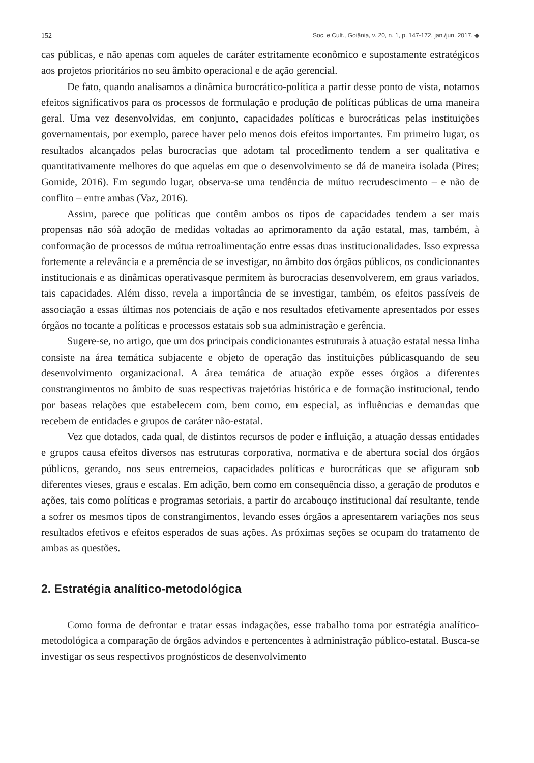152 Soc. e Cult., Goiânia, v. 20, n. 1, p. 147-172, jan./jun. 2017. ◆
cas públicas, e não apenas com aqueles de caráter estritamente econômico e supostamente estratégicos aos projetos prioritários no seu âmbito operacional e de ação gerencial.
De fato, quando analisamos a dinâmica burocrático-política a partir desse ponto de vista, notamos efeitos significativos para os processos de formulação e produção de políticas públicas de uma maneira geral. Uma vez desenvolvidas, em conjunto, capacidades políticas e burocráticas pelas instituições governamentais, por exemplo, parece haver pelo menos dois efeitos importantes. Em primeiro lugar, os resultados alcançados pelas burocracias que adotam tal procedimento tendem a ser qualitativa e quantitativamente melhores do que aquelas em que o desenvolvimento se dá de maneira isolada (Pires; Gomide, 2016). Em segundo lugar, observa-se uma tendência de mútuo recrudescimento – e não de conflito – entre ambas (Vaz, 2016).
Assim, parece que políticas que contêm ambos os tipos de capacidades tendem a ser mais propensas não sóà adoção de medidas voltadas ao aprimoramento da ação estatal, mas, também, à conformação de processos de mútua retroalimentação entre essas duas institucionalidades. Isso expressa fortemente a relevância e a premência de se investigar, no âmbito dos órgãos públicos, os condicionantes institucionais e as dinâmicas operativasque permitem às burocracias desenvolverem, em graus variados, tais capacidades. Além disso, revela a importância de se investigar, também, os efeitos passíveis de associação a essas últimas nos potenciais de ação e nos resultados efetivamente apresentados por esses órgãos no tocante a políticas e processos estatais sob sua administração e gerência.
Sugere-se, no artigo, que um dos principais condicionantes estruturais à atuação estatal nessa linha consiste na área temática subjacente e objeto de operação das instituições públicasquando de seu desenvolvimento organizacional. A área temática de atuação expõe esses órgãos a diferentes constrangimentos no âmbito de suas respectivas trajetórias histórica e de formação institucional, tendo por baseas relações que estabelecem com, bem como, em especial, as influências e demandas que recebem de entidades e grupos de caráter não-estatal.
Vez que dotados, cada qual, de distintos recursos de poder e influição, a atuação dessas entidades e grupos causa efeitos diversos nas estruturas corporativa, normativa e de abertura social dos órgãos públicos, gerando, nos seus entremeios, capacidades políticas e burocráticas que se afiguram sob diferentes vieses, graus e escalas. Em adição, bem como em consequência disso, a geração de produtos e ações, tais como políticas e programas setoriais, a partir do arcabouço institucional daí resultante, tende a sofrer os mesmos tipos de constrangimentos, levando esses órgãos a apresentarem variações nos seus resultados efetivos e efeitos esperados de suas ações. As próximas seções se ocupam do tratamento de ambas as questões.
2. Estratégia analítico-metodológica
Como forma de defrontar e tratar essas indagações, esse trabalho toma por estratégia analítico-metodológica a comparação de órgãos advindos e pertencentes à administração público-estatal. Busca-se investigar os seus respectivos prognósticos de desenvolvimento